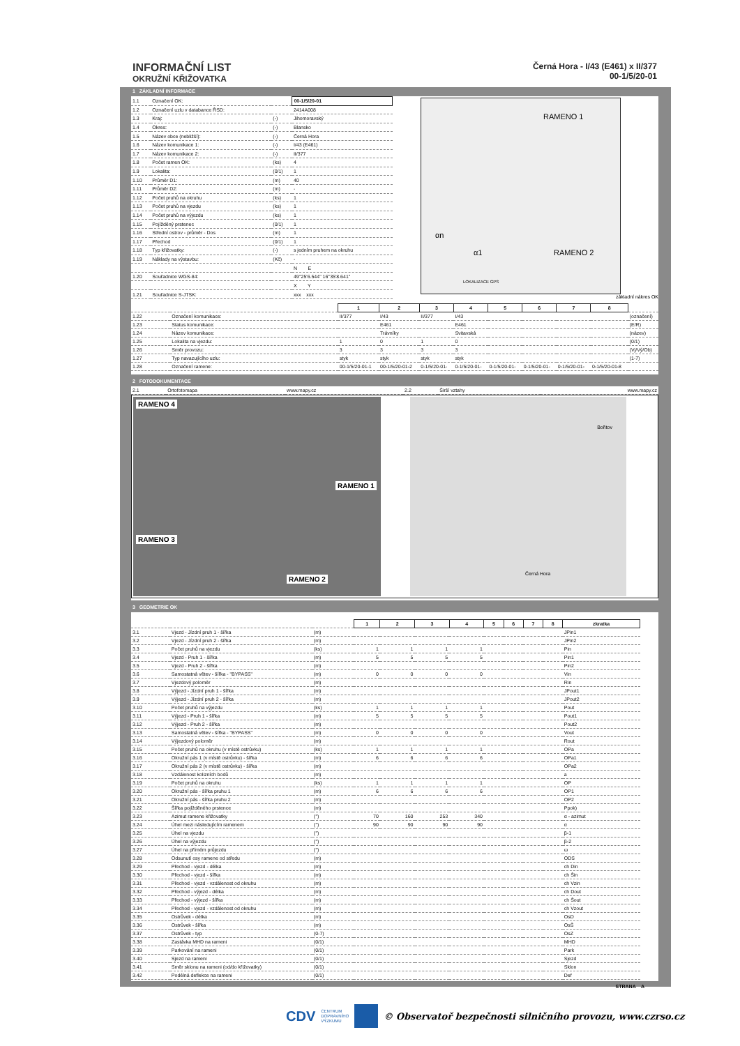INFORMAČNÍ LIST
OKRUŽNÍ KŘIŽOVATKA
Černá Hora - I/43 (E461) x II/377
00-1/5/20-01
1 ZÁKLADNÍ INFORMACE
| 1.1 | Označení OK: | | 00-1/5/20-01 |
| 1.2 | Označení uzlu v databance ŘSD: | | 2414A008 |
| 1.3 | Kraj: | (-) | Jihomoravský |
| 1.4 | Okres: | (-) | Blansko |
| 1.5 | Název obce (nebližší): | (-) | Černá Hora |
| 1.6 | Název komunikace 1: | (-) | I/43 (E461) |
| 1.7 | Název komunikace 2: | (-) | II/377 |
| 1.8 | Počet ramen OK: | (ks) | 4 |
| 1.9 | Lokalita: | (0/1) | 1 |
| 1.10 | Průměr D1: | (m) | 40 |
| 1.11 | Průměr D2: | (m) | - |
| 1.12 | Počet pruhů na okruhu | (ks) | 1 |
| 1.13 | Počet pruhů na vjezdu | (ks) | 1 |
| 1.14 | Počet pruhů na výjezdu | (ks) | 1 |
| 1.15 | Pojížděný prstenec | (0/1) | 1 |
| 1.16 | Střední ostrov - průměr - Dos | (m) | 1 |
| 1.17 | Přechod | (0/1) | 1 |
| 1.18 | Typ křižovatky: | (-) | s jedním pruhem na okruhu |
| 1.19 | Náklady na výstavbu: | (Kč) | - |
| | | | N E |
| 1.20 | Souřadnice WGS-84: | | 49°25'6.544" 16°35'8.641" |
| | | | X Y |
| 1.21 | Souřadnice S-JTSK: | | xxx xxx |
RAMENO 1
RAMENO 2
αn
α1
LOKALIZACE GPS
základní nákres OK
| | | 1 | 2 | 3 | 4 | 5 | 6 | 7 | 8 | |
| 1.22 | Označení komunikace: | II/377 | I/43 | II/377 | I/43 | | | | | (označení) |
| 1.23 | Status komunikace: | | E461 | | E461 | | | | | (E/R) |
| 1.24 | Název komunikace: | | Trávníky | | Svitavská | | | | | (název) |
| 1.25 | Lokalita na vjezdu: | 1 | 0 | 1 | 0 | | | | | (0/1) |
| 1.26 | Směr provozu: | 3 | 3 | 3 | 3 | | | | | (Vj/Vý/Ob) |
| 1.27 | Typ navazujícího uzlu: | styk | styk | styk | styk | | | | | (1-7) |
| 1.28 | Označení ramene: | 00-1/5/20-01-1 | 00-1/5/20-01-2 | 0-1/5/20-01- | 0-1/5/20-01- | 0-1/5/20-01- | 0-1/5/20-01- | 0-1/5/20-01- | 0-1/5/20-01-8 | |
2 FOTODOKUMENTACE
| 2.1 | Ortofotomapa | www.mapy.cz | 2.2 | Širší vztahy | www.mapy.cz |
RAMENO 4
RAMENO 1
RAMENO 3
RAMENO 2
Bořitov
Černá Hora
3 GEOMETRIE OK
| | | | 1 | 2 | 3 | 4 | 5 | 6 | 7 | 8 | zkratka |
| 3.1 | Vjezd - Jízdní pruh 1 - šířka | (m) | | | | | | | | | JPin1 |
| 3.2 | Vjezd - Jízdní pruh 2 - šířka | (m) | | | | | | | | | JPin2 |
| 3.3 | Počet pruhů na vjezdu | (ks) | 1 | 1 | 1 | 1 | | | | | Pin |
| 3.4 | Vjezd - Pruh 1 - šířka | (m) | 5 | 5 | 5 | 5 | | | | | Pin1 |
| 3.5 | Vjezd - Pruh 2 - šířka | (m) | | | | | | | | | Pin2 |
| 3.6 | Samostatná větev - šířka - "BYPASS" | (m) | 0 | 0 | 0 | 0 | | | | | Vin |
| 3.7 | Vjezdový poloměr | (m) | | | | | | | | | Rin |
| 3.8 | Výjezd - Jízdní pruh 1 - šířka | (m) | | | | | | | | | JPout1 |
| 3.9 | Výjezd - Jízdní pruh 2 - šířka | (m) | | | | | | | | | JPout2 |
| 3.10 | Počet pruhů na výjezdu | (ks) | 1 | 1 | 1 | 1 | | | | | Pout |
| 3.11 | Výjezd - Pruh 1 - šířka | (m) | 5 | 5 | 5 | 5 | | | | | Pout1 |
| 3.12 | Výjezd - Pruh 2 - šířka | (m) | | | | | | | | | Pout2 |
| 3.13 | Samostatná větev - šířka - "BYPASS" | (m) | 0 | 0 | 0 | 0 | | | | | Vout |
| 3.14 | Výjezdový poloměr | (m) | | | | | | | | | Rout |
| 3.15 | Počet pruhů na okruhu (v místě ostrůvku) | (ks) | 1 | 1 | 1 | 1 | | | | | OPa |
| 3.16 | Okružní pás 1 (v místě ostrůvku) - šířka | (m) | 6 | 6 | 6 | 6 | | | | | OPa1 |
| 3.17 | Okružní pás 2 (v místě ostrůvku) - šířka | (m) | | | | | | | | | OPa2 |
| 3.18 | Vzdálenost kolizních bodů | (m) | | | | | | | | | a |
| 3.19 | Počet pruhů na okruhu | (ks) | 1 | 1 | 1 | 1 | | | | | OP |
| 3.20 | Okružní pás - šířka pruhu 1 | (m) | 6 | 6 | 6 | 6 | | | | | OP1 |
| 3.21 | Okružní pás - šířka pruhu 2 | (m) | | | | | | | | | OP2 |
| 3.22 | Šířka pojížděného prstence | (m) | | | | | | | | | Ppok) |
| 3.23 | Azimut ramene křižovatky | (°) | 70 | 160 | 253 | 340 | | | | | α - azimut |
| 3.24 | Úhel mezi následujícím ramenem | (°) | 90 | 90 | 90 | 90 | | | | | α |
| 3.25 | Úhel na vjezdu | (°) | | | | | | | | | β-1 |
| 3.26 | Úhel na výjezdu | (°) | | | | | | | | | β-2 |
| 3.27 | Úhel na přímém průjezdu | (°) | | | | | | | | | ω |
| 3.28 | Odsunutí osy ramene od středu | (m) | | | | | | | | | ODS |
| 3.29 | Přechod - vjezd - délka | (m) | | | | | | | | | ch Din |
| 3.30 | Přechod - vjezd - šířka | (m) | | | | | | | | | ch Šin |
| 3.31 | Přechod - vjezd - vzdálenost od okruhu | (m) | | | | | | | | | ch Vzin |
| 3.32 | Přechod - výjezd - délka | (m) | | | | | | | | | ch Dout |
| 3.33 | Přechod - výjezd - šířka | (m) | | | | | | | | | ch Šout |
| 3.34 | Přechod - vjezd - vzdálenost od okruhu | (m) | | | | | | | | | ch Vzout |
| 3.35 | Ostrůvek - délka | (m) | | | | | | | | | OsD |
| 3.36 | Ostrůvek - šířka | (m) | | | | | | | | | OsŠ |
| 3.37 | Ostrůvek - typ | (0-7) | | | | | | | | | OsZ |
| 3.38 | Zastávka MHD na rameni | (0/1) | | | | | | | | | MHD |
| 3.39 | Parkování na rameni | (0/1) | | | | | | | | | Park |
| 3.40 | Sjezd na rameni | (0/1) | | | | | | | | | Sjezd |
| 3.41 | Směr sklonu na rameni (od/do křižovatky) | (0/1) | | | | | | | | | Sklon |
| 3.42 | Podélná deflekce na rameni | (0/1) | | | | | | | | | Def |
STRANA A
CDV CENTRUM
DOPRAVNÍHO
VÝZKUMU © Observatoř bezpečnosti silničního provozu, www.czrso.cz